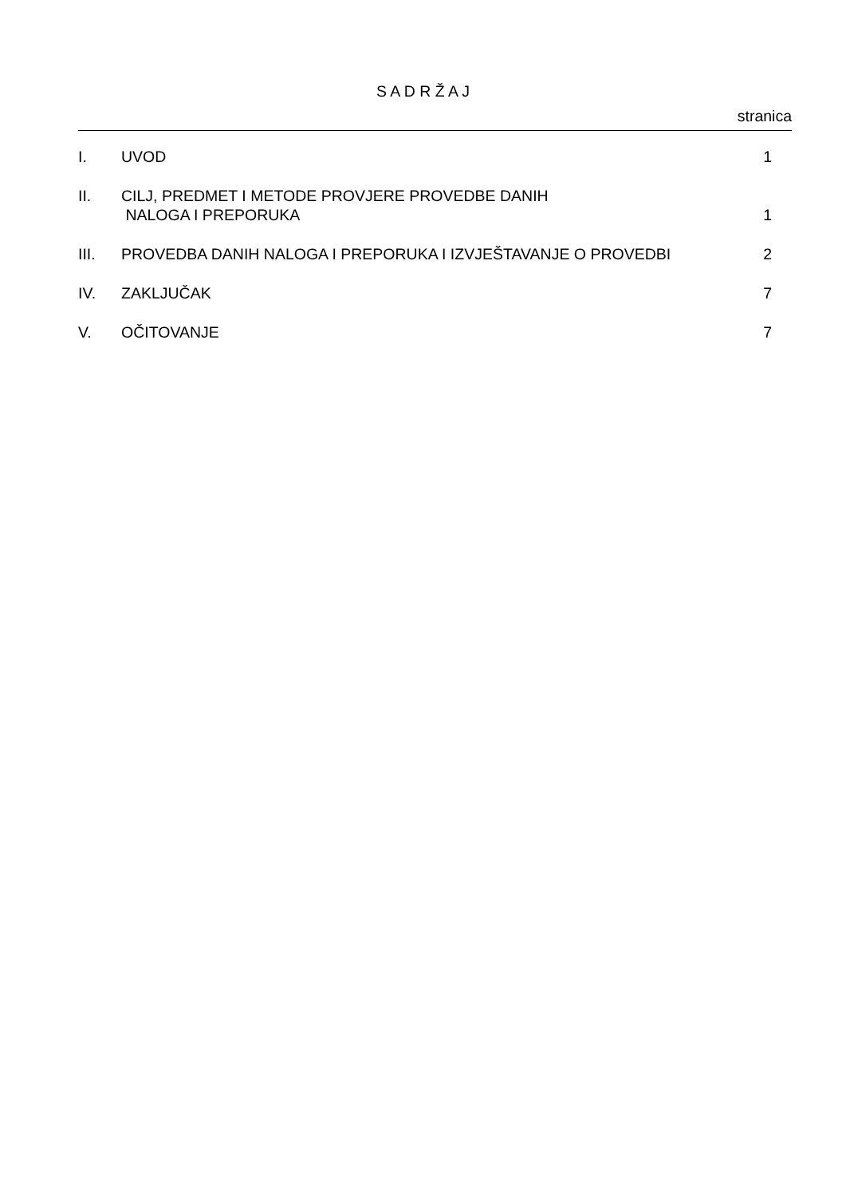S A D R Ž A J
stranica
| I. | UVOD | 1 |
| II. | CILJ, PREDMET I METODE PROVJERE PROVEDBE DANIH NALOGA I PREPORUKA | 1 |
| III. | PROVEDBA DANIH NALOGA I PREPORUKA I IZVJEŠTAVANJE O PROVEDBI | 2 |
| IV. | ZAKLJUČAK | 7 |
| V. | OČITOVANJE | 7 |